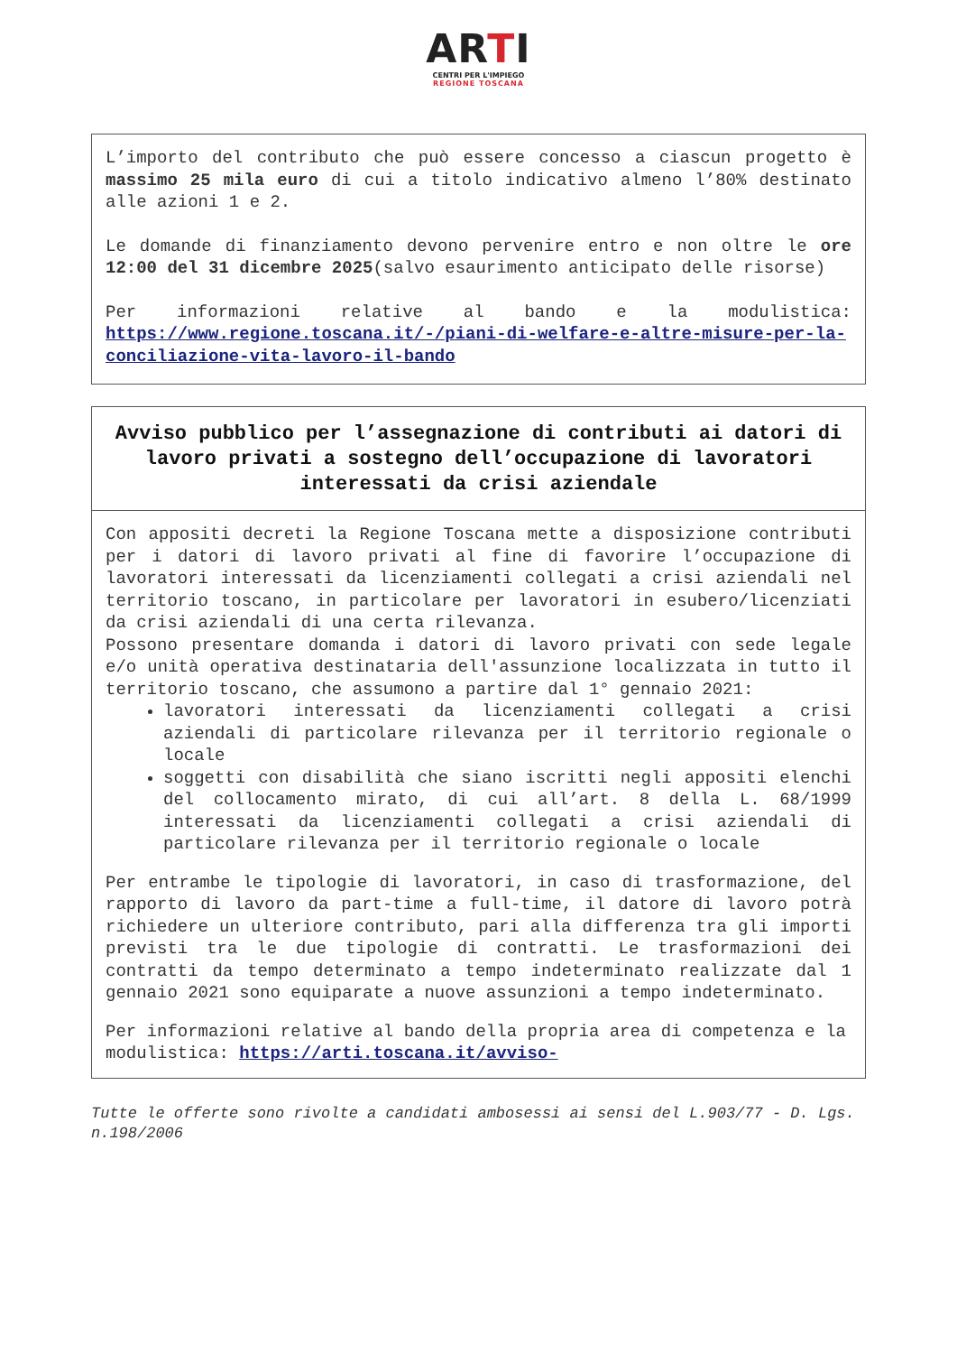ARTI
CENTRI PER L'IMPIEGO
REGIONE TOSCANA
L’importo del contributo che può essere concesso a ciascun progetto è massimo 25 mila euro di cui a titolo indicativo almeno l’80% destinato alle azioni 1 e 2.
Le domande di finanziamento devono pervenire entro e non oltre le ore 12:00 del 31 dicembre 2025(salvo esaurimento anticipato delle risorse)
Per informazioni relative al bando e la modulistica: https://www.regione.toscana.it/-/piani-di-welfare-e-altre-misure-per-la-conciliazione-vita-lavoro-il-bando
Avviso pubblico per l’assegnazione di contributi ai datori di lavoro privati a sostegno dell’occupazione di lavoratori interessati da crisi aziendale
Con appositi decreti la Regione Toscana mette a disposizione contributi per i datori di lavoro privati al fine di favorire l’occupazione di lavoratori interessati da licenziamenti collegati a crisi aziendali nel territorio toscano, in particolare per lavoratori in esubero/licenziati da crisi aziendali di una certa rilevanza.
Possono presentare domanda i datori di lavoro privati con sede legale e/o unità operativa destinataria dell'assunzione localizzata in tutto il territorio toscano, che assumono a partire dal 1° gennaio 2021:
lavoratori interessati da licenziamenti collegati a crisi aziendali di particolare rilevanza per il territorio regionale o locale
soggetti con disabilità che siano iscritti negli appositi elenchi del collocamento mirato, di cui all’art. 8 della L. 68/1999 interessati da licenziamenti collegati a crisi aziendali di particolare rilevanza per il territorio regionale o locale
Per entrambe le tipologie di lavoratori, in caso di trasformazione, del rapporto di lavoro da part-time a full-time, il datore di lavoro potrà richiedere un ulteriore contributo, pari alla differenza tra gli importi previsti tra le due tipologie di contratti. Le trasformazioni dei contratti da tempo determinato a tempo indeterminato realizzate dal 1 gennaio 2021 sono equiparate a nuove assunzioni a tempo indeterminato.
Per informazioni relative al bando della propria area di competenza e la modulistica: https://arti.toscana.it/avviso-
Tutte le offerte sono rivolte a candidati ambosessi ai sensi del L.903/77 - D. Lgs. n.198/2006